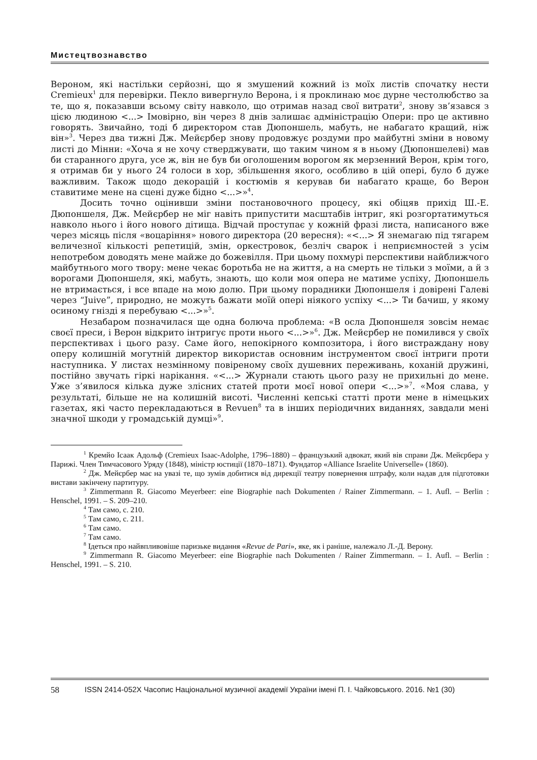Мистецтвознавство
Вероном, які настільки серйозні, що я змушений кожний із моїх листів спочатку нести Cremieux<sup>1</sup> для перевірки. Пекло вивергнуло Верона, і я проклинаю моє дурне честолюбство за те, що я, показавши всьому світу навколо, що отримав назад свої витрати<sup>2</sup>, знову зв’язався з цією людиною <...> Імовірно, він через 8 днів залишає адміністрацію Опери: про це активно говорять. Звичайно, тоді б директором став Дюпоншель, мабуть, не набагато кращий, ніж він»<sup>3</sup>. Через два тижні Дж. Мейєрбер знову продовжує роздуми про майбутні зміни в новому листі до Мінни: «Хоча я не хочу стверджувати, що таким чином я в ньому (Дюпоншелеві) мав би старанного друга, усе ж, він не був би оголошеним ворогом як мерзенний Верон, крім того, я отримав би у нього 24 голоси в хор, збільшення якого, особливо в цій опері, було б дуже важливим. Також щодо декорацій і костюмів я керував би набагато краще, бо Верон ставитиме мене на сцені дуже бідно <...>»<sup>4</sup>.
Досить точно оцінивши зміни постановочного процесу, які обіцяв прихід Ш.-Е. Дюпоншеля, Дж. Мейєрбер не міг навіть припустити масштабів інтриг, які розгортатимуться навколо нього і його нового дітища. Відчай проступає у кожній фразі листа, написаного вже через місяць після «воцаріння» нового директора (20 вересня): «<...> Я знемагаю під тягарем величезної кількості репетицій, змін, оркестровок, безліч сварок і неприємностей з усім непотребом доводять мене майже до божевілля. При цьому похмурі перспективи найближчого майбутнього мого твору: мене чекає боротьба не на життя, а на смерть не тільки з моїми, а й з ворогами Дюпоншеля, які, мабуть, знають, що коли моя опера не матиме успіху, Дюпоншель не втримається, і все впаде на мою долю. При цьому порадники Дюпоншеля і довірені Галеві через “Juive”, природно, не можуть бажати моїй опері ніякого успіху <...> Ти бачиш, у якому осиному гнізді я перебуваю <...>»<sup>5</sup>.
Незабаром позначилася ще одна болюча проблема: «В осла Дюпоншеля зовсім немає своєї преси, і Верон відкрито інтригує проти нього <...>»<sup>6</sup>. Дж. Мейєрбер не помилився у своїх перспективах і цього разу. Саме його, непокірного композитора, і його вистраждану нову оперу колишній могутній директор використав основним інструментом своєї інтриги проти наступника. У листах незмінному повіреному своїх душевних переживань, коханій дружині, постійно звучать гіркі нарікання. «<...> Журнали стають цього разу не прихильні до мене. Уже з’явилося кілька дуже злісних статей проти моєї нової опери <...>»<sup>7</sup>. «Моя слава, у результаті, більше не на колишній висоті. Численні кепські статті проти мене в німецьких газетах, які часто перекладаються в Revuen<sup>8</sup> та в інших періодичних виданнях, завдали мені значної шкоди у громадській думці»<sup>9</sup>.
<sup>1</sup> Кремйо Ісаак Адольф (Cremieux Isaac-Adolphe, 1796–1880) – французький адвокат, який вів справи Дж. Мейєрбера у Парижі. Член Тимчасового Уряду (1848), міністр юстиції (1870–1871). Фундатор «Alliance Israelite Universelle» (1860).
<sup>2</sup> Дж. Мейєрбер має на увазі те, що зумів добитися від дирекції театру повернення штрафу, коли надав для підготовки вистави закінчену партитуру.
<sup>3</sup> Zimmermann R. Giacomo Meyerbeer: eine Biographie nach Dokumenten / Rainer Zimmermann. – 1. Aufl. – Berlin : Henschel, 1991. – S. 209–210.
<sup>4</sup> Там само, с. 210.
<sup>5</sup> Там само, с. 211.
<sup>6</sup> Там само.
<sup>7</sup> Там само.
<sup>8</sup> Ідеться про найвпливовіше паризьке видання «Revue de Pari», яке, як і раніше, належало Л.-Д. Верону.
<sup>9</sup> Zimmermann R. Giacomo Meyerbeer: eine Biographie nach Dokumenten / Rainer Zimmermann. – 1. Aufl. – Berlin : Henschel, 1991. – S. 210.
58 ISSN 2414-052X Часопис Національної музичної академії України імені П. І. Чайковського. 2016. №1 (30)